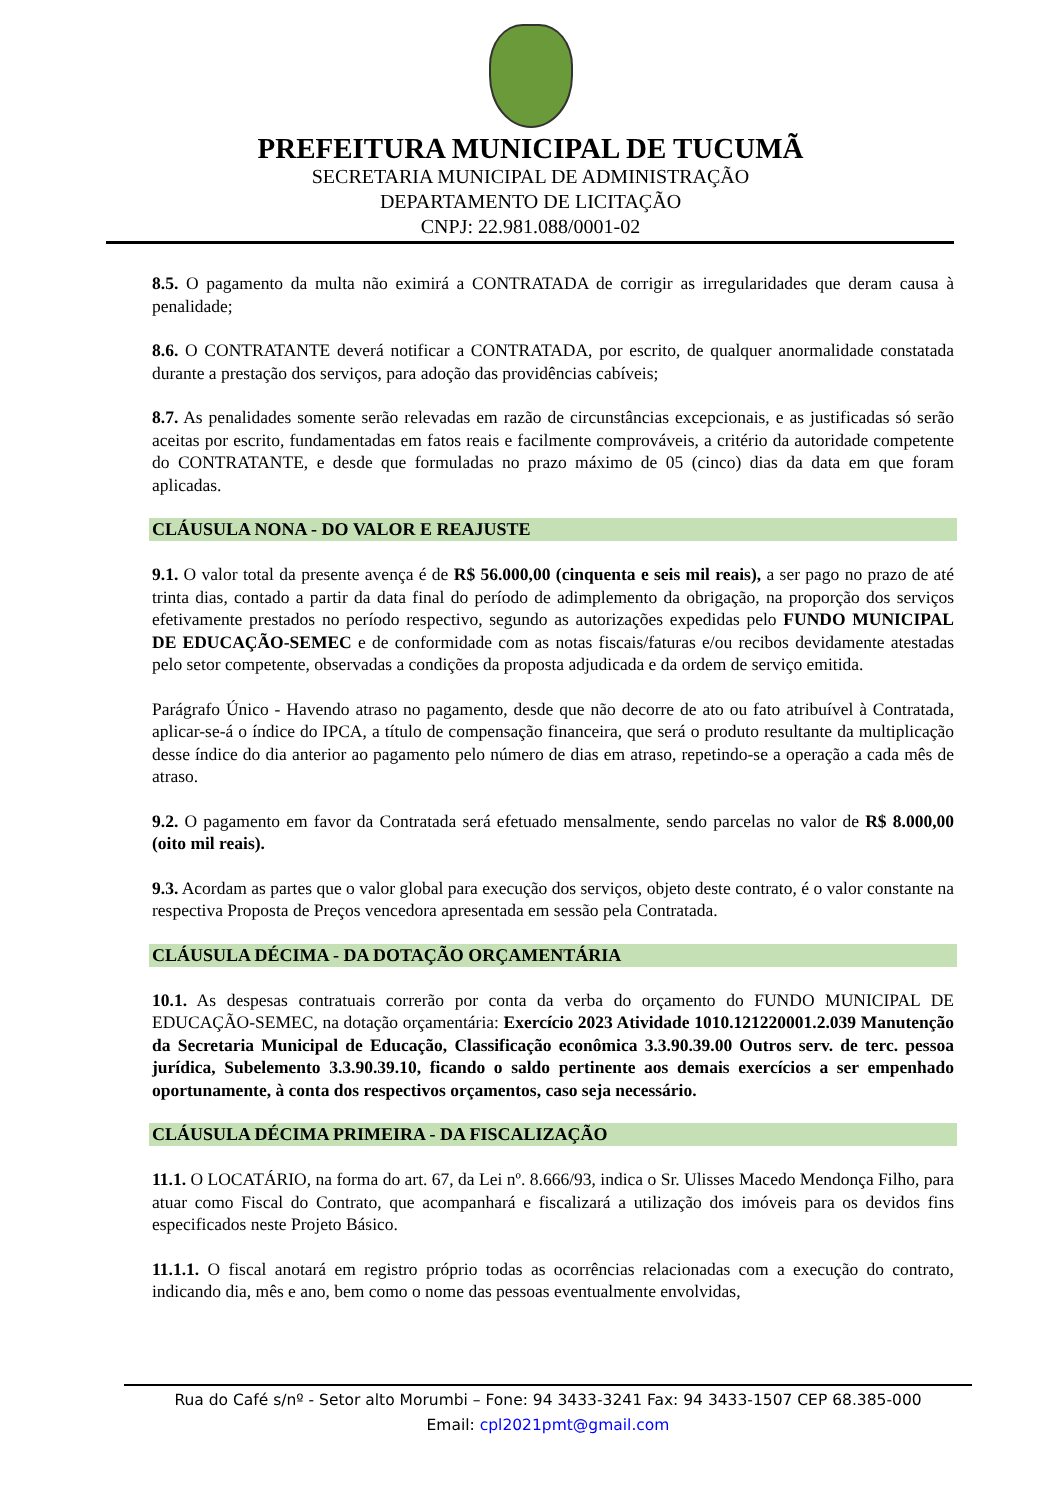PREFEITURA MUNICIPAL DE TUCUMÃ
SECRETARIA MUNICIPAL DE ADMINISTRAÇÃO
DEPARTAMENTO DE LICITAÇÃO
CNPJ: 22.981.088/0001-02
8.5. O pagamento da multa não eximirá a CONTRATADA de corrigir as irregularidades que deram causa à penalidade;
8.6. O CONTRATANTE deverá notificar a CONTRATADA, por escrito, de qualquer anormalidade constatada durante a prestação dos serviços, para adoção das providências cabíveis;
8.7. As penalidades somente serão relevadas em razão de circunstâncias excepcionais, e as justificadas só serão aceitas por escrito, fundamentadas em fatos reais e facilmente comprováveis, a critério da autoridade competente do CONTRATANTE, e desde que formuladas no prazo máximo de 05 (cinco) dias da data em que foram aplicadas.
CLÁUSULA NONA - DO VALOR E REAJUSTE
9.1. O valor total da presente avença é de R$ 56.000,00 (cinquenta e seis mil reais), a ser pago no prazo de até trinta dias, contado a partir da data final do período de adimplemento da obrigação, na proporção dos serviços efetivamente prestados no período respectivo, segundo as autorizações expedidas pelo FUNDO MUNICIPAL DE EDUCAÇÃO-SEMEC e de conformidade com as notas fiscais/faturas e/ou recibos devidamente atestadas pelo setor competente, observadas a condições da proposta adjudicada e da ordem de serviço emitida.
Parágrafo Único - Havendo atraso no pagamento, desde que não decorre de ato ou fato atribuível à Contratada, aplicar-se-á o índice do IPCA, a título de compensação financeira, que será o produto resultante da multiplicação desse índice do dia anterior ao pagamento pelo número de dias em atraso, repetindo-se a operação a cada mês de atraso.
9.2. O pagamento em favor da Contratada será efetuado mensalmente, sendo parcelas no valor de R$ 8.000,00 (oito mil reais).
9.3. Acordam as partes que o valor global para execução dos serviços, objeto deste contrato, é o valor constante na respectiva Proposta de Preços vencedora apresentada em sessão pela Contratada.
CLÁUSULA DÉCIMA - DA DOTAÇÃO ORÇAMENTÁRIA
10.1. As despesas contratuais correrão por conta da verba do orçamento do FUNDO MUNICIPAL DE EDUCAÇÃO-SEMEC, na dotação orçamentária: Exercício 2023 Atividade 1010.121220001.2.039 Manutenção da Secretaria Municipal de Educação, Classificação econômica 3.3.90.39.00 Outros serv. de terc. pessoa jurídica, Subelemento 3.3.90.39.10, ficando o saldo pertinente aos demais exercícios a ser empenhado oportunamente, à conta dos respectivos orçamentos, caso seja necessário.
CLÁUSULA DÉCIMA PRIMEIRA - DA FISCALIZAÇÃO
11.1. O LOCATÁRIO, na forma do art. 67, da Lei nº. 8.666/93, indica o Sr. Ulisses Macedo Mendonça Filho, para atuar como Fiscal do Contrato, que acompanhará e fiscalizará a utilização dos imóveis para os devidos fins especificados neste Projeto Básico.
11.1.1. O fiscal anotará em registro próprio todas as ocorrências relacionadas com a execução do contrato, indicando dia, mês e ano, bem como o nome das pessoas eventualmente envolvidas,
Rua do Café s/nº - Setor alto Morumbi – Fone: 94 3433-3241 Fax: 94 3433-1507 CEP 68.385-000
Email: cpl2021pmt@gmail.com